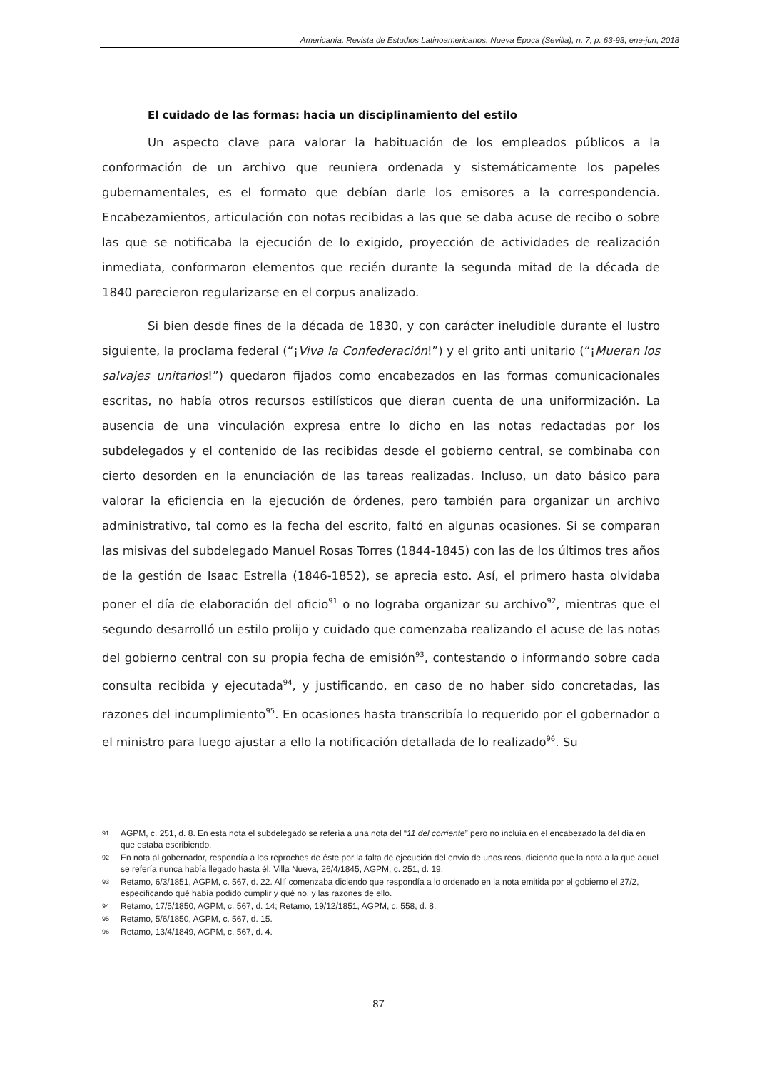Americanía. Revista de Estudios Latinoamericanos. Nueva Época (Sevilla), n. 7, p. 63-93, ene-jun, 2018
El cuidado de las formas: hacia un disciplinamiento del estilo
Un aspecto clave para valorar la habituación de los empleados públicos a la conformación de un archivo que reuniera ordenada y sistemáticamente los papeles gubernamentales, es el formato que debían darle los emisores a la correspondencia. Encabezamientos, articulación con notas recibidas a las que se daba acuse de recibo o sobre las que se notificaba la ejecución de lo exigido, proyección de actividades de realización inmediata, conformaron elementos que recién durante la segunda mitad de la década de 1840 parecieron regularizarse en el corpus analizado.
Si bien desde fines de la década de 1830, y con carácter ineludible durante el lustro siguiente, la proclama federal (“¡Viva la Confederación!”) y el grito anti unitario (“¡Mueran los salvajes unitarios!”) quedaron fijados como encabezados en las formas comunicacionales escritas, no había otros recursos estilísticos que dieran cuenta de una uniformización. La ausencia de una vinculación expresa entre lo dicho en las notas redactadas por los subdelegados y el contenido de las recibidas desde el gobierno central, se combinaba con cierto desorden en la enunciación de las tareas realizadas. Incluso, un dato básico para valorar la eficiencia en la ejecución de órdenes, pero también para organizar un archivo administrativo, tal como es la fecha del escrito, faltó en algunas ocasiones. Si se comparan las misivas del subdelegado Manuel Rosas Torres (1844-1845) con las de los últimos tres años de la gestión de Isaac Estrella (1846-1852), se aprecia esto. Así, el primero hasta olvidaba poner el día de elaboración del oficio<sup>91</sup> o no lograba organizar su archivo<sup>92</sup>, mientras que el segundo desarrolló un estilo prolijo y cuidado que comenzaba realizando el acuse de las notas del gobierno central con su propia fecha de emisión<sup>93</sup>, contestando o informando sobre cada consulta recibida y ejecutada<sup>94</sup>, y justificando, en caso de no haber sido concretadas, las razones del incumplimiento<sup>95</sup>. En ocasiones hasta transcribía lo requerido por el gobernador o el ministro para luego ajustar a ello la notificación detallada de lo realizado<sup>96</sup>. Su
91 AGPM, c. 251, d. 8. En esta nota el subdelegado se refería a una nota del “11 del corriente” pero no incluía en el encabezado la del día en que estaba escribiendo.
92 En nota al gobernador, respondía a los reproches de éste por la falta de ejecución del envío de unos reos, diciendo que la nota a la que aquel se refería nunca había llegado hasta él. Villa Nueva, 26/4/1845, AGPM, c. 251, d. 19.
93 Retamo, 6/3/1851, AGPM, c. 567, d. 22. Allí comenzaba diciendo que respondía a lo ordenado en la nota emitida por el gobierno el 27/2, especificando qué había podido cumplir y qué no, y las razones de ello.
94 Retamo, 17/5/1850, AGPM, c. 567, d. 14; Retamo, 19/12/1851, AGPM, c. 558, d. 8.
95 Retamo, 5/6/1850, AGPM, c. 567, d. 15.
96 Retamo, 13/4/1849, AGPM, c. 567, d. 4.
87